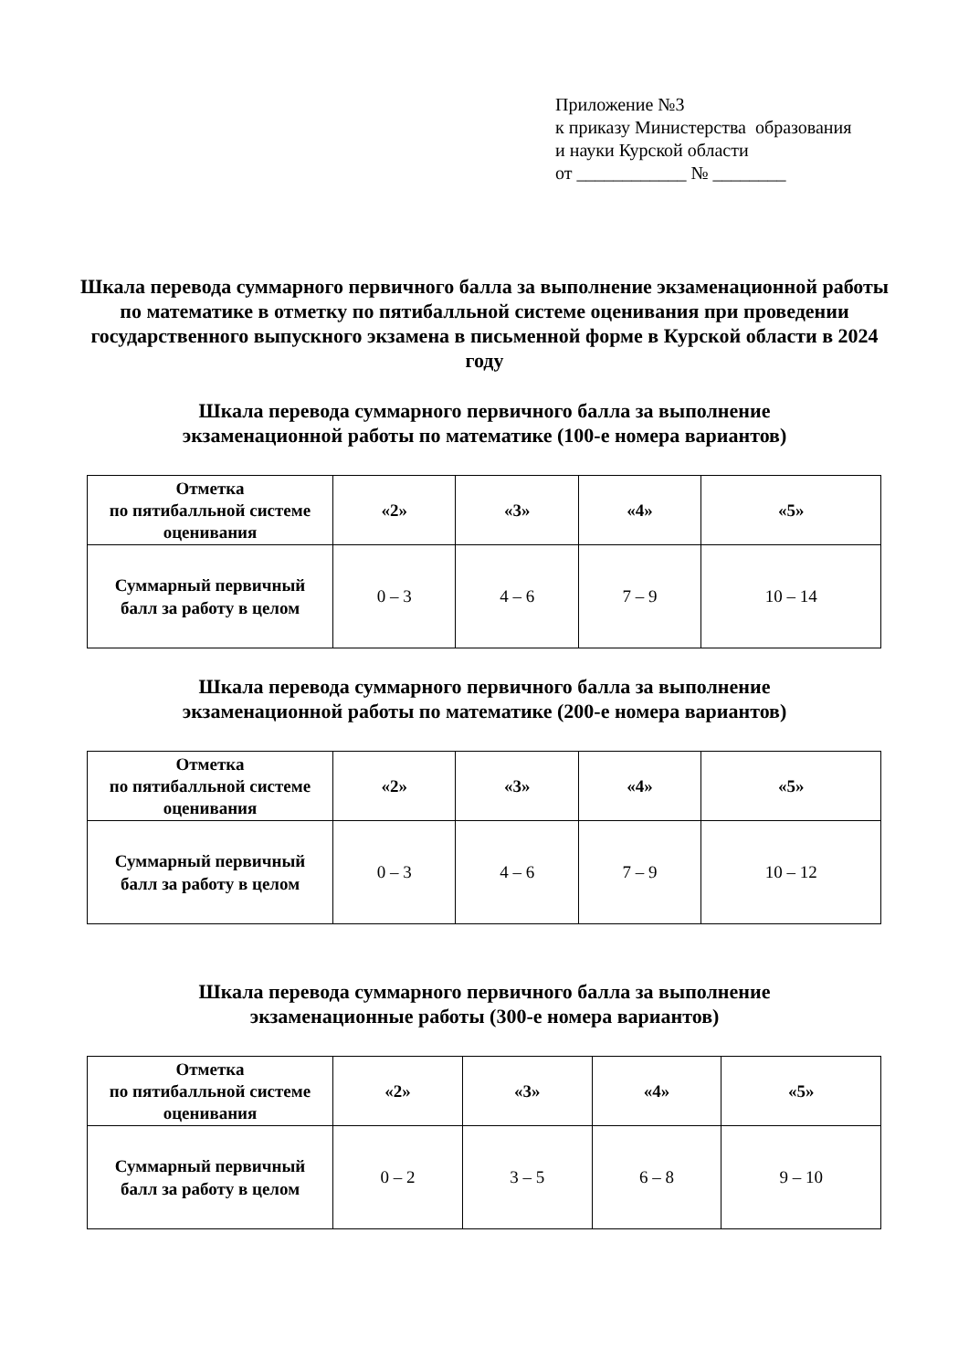Приложение №3
к приказу Министерства образования
и науки Курской области
от ____________ № ________
Шкала перевода суммарного первичного балла за выполнение экзаменационной работы по математике в отметку по пятибалльной системе оценивания при проведении государственного выпускного экзамена в письменной форме в Курской области в 2024 году
Шкала перевода суммарного первичного балла за выполнение
экзаменационной работы по математике (100-е номера вариантов)
| Отметка по пятибалльной системе оценивания | «2» | «3» | «4» | «5» |
| Суммарный первичный балл за работу в целом | 0 – 3 | 4 – 6 | 7 – 9 | 10 – 14 |
Шкала перевода суммарного первичного балла за выполнение
экзаменационной работы по математике (200-е номера вариантов)
| Отметка по пятибалльной системе оценивания | «2» | «3» | «4» | «5» |
| Суммарный первичный балл за работу в целом | 0 – 3 | 4 – 6 | 7 – 9 | 10 – 12 |
Шкала перевода суммарного первичного балла за выполнение
экзаменационные работы (300-е номера вариантов)
| Отметка по пятибалльной системе оценивания | «2» | «3» | «4» | «5» |
| Суммарный первичный балл за работу в целом | 0 – 2 | 3 – 5 | 6 – 8 | 9 – 10 |